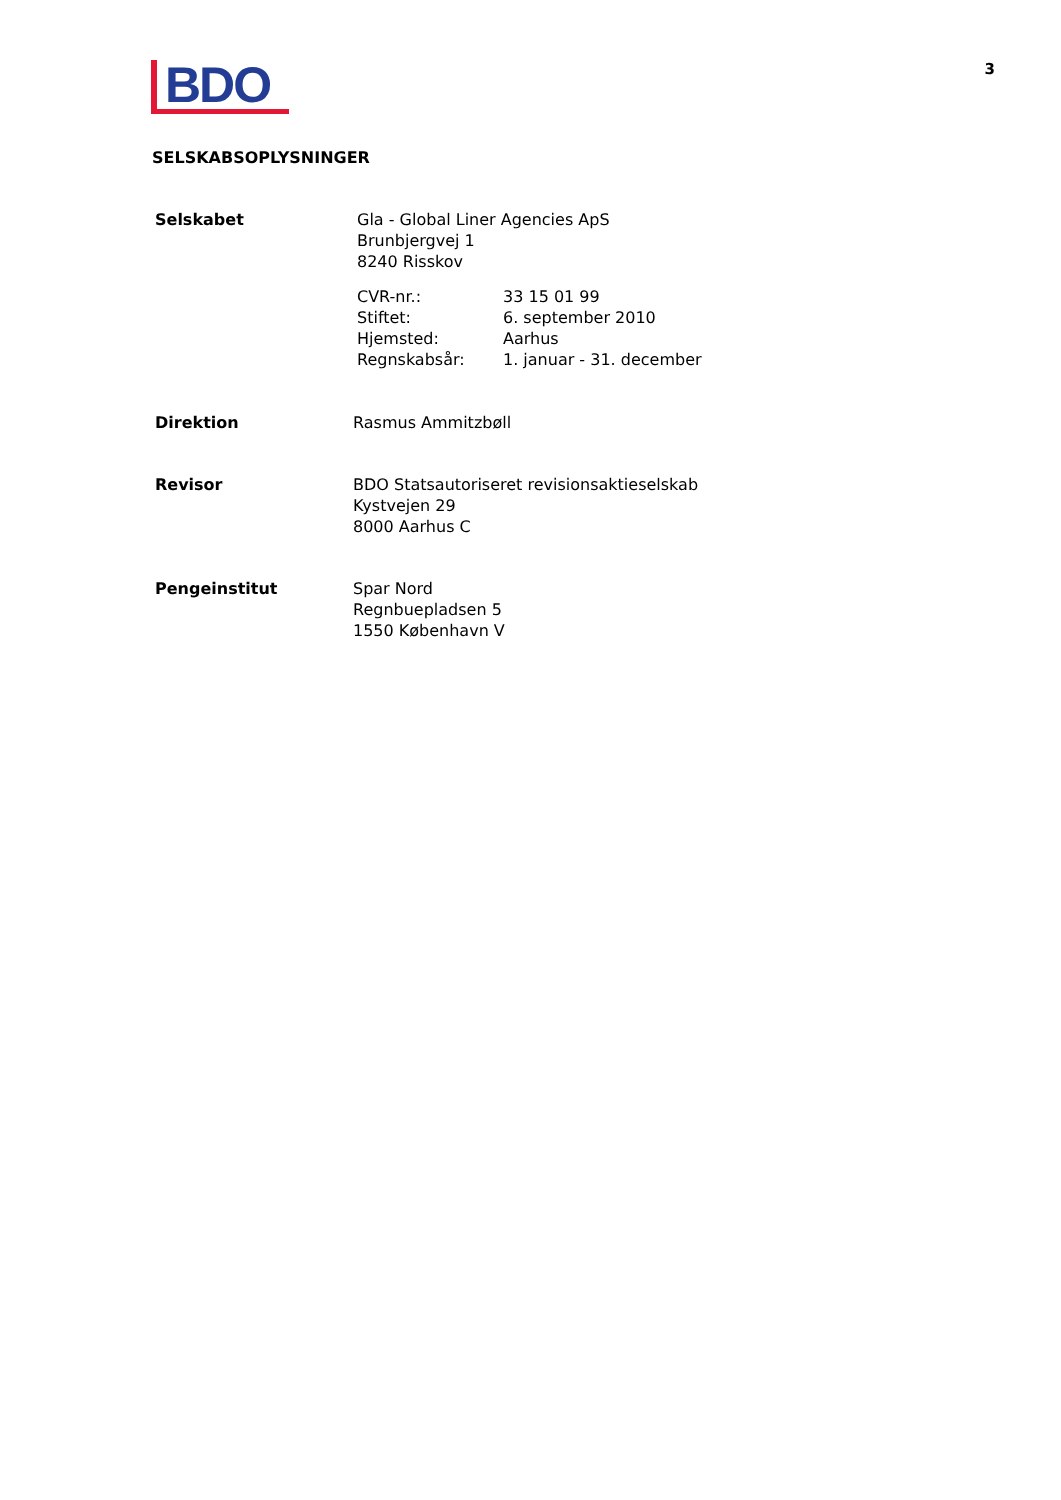BDO
3
SELSKABSOPLYSNINGER
Selskabet Gla - Global Liner Agencies ApS
Brunbjergvej 1
8240 Risskov
| CVR-nr.: | 33 15 01 99 |
| Stiftet: | 6. september 2010 |
| Hjemsted: | Aarhus |
| Regnskabsår: | 1. januar - 31. december |
Direktion Rasmus Ammitzbøll
Revisor BDO Statsautoriseret revisionsaktieselskab
Kystvejen 29
8000 Aarhus C
Pengeinstitut Spar Nord
Regnbuepladsen 5
1550 København V